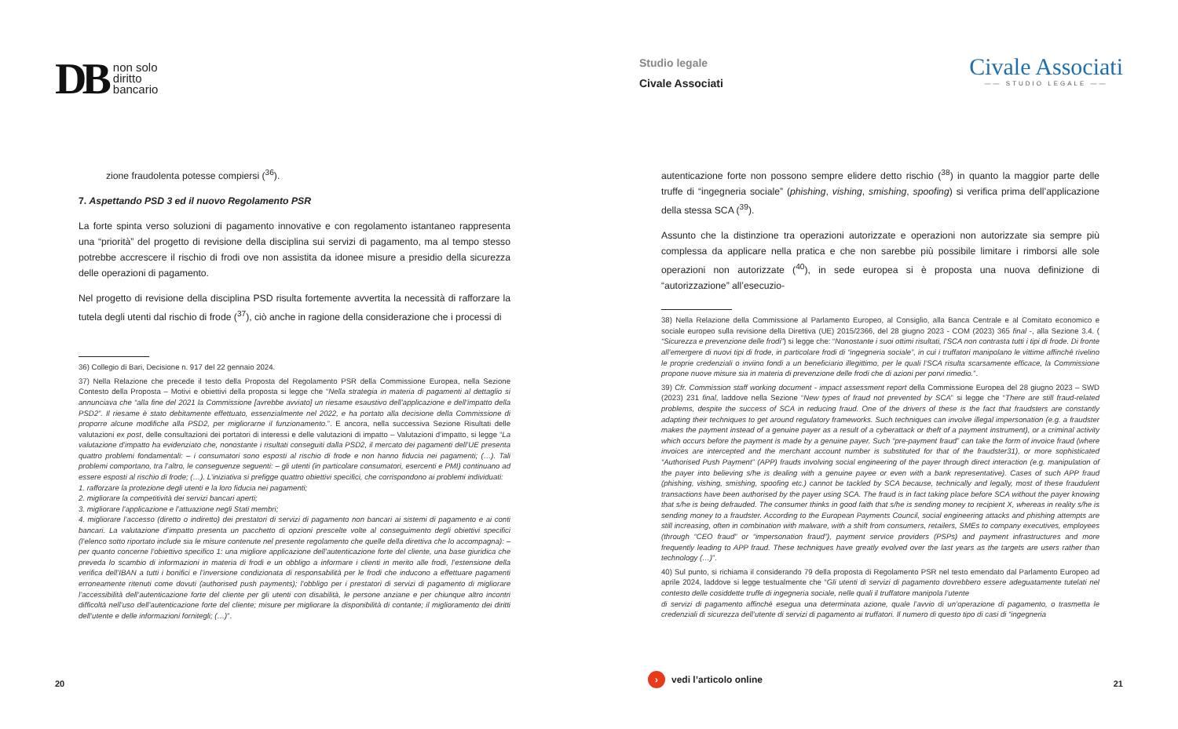DB non solo
diritto
bancario
zione fraudolenta potesse compiersi (<sup>36</sup>).
7. Aspettando PSD 3 ed il nuovo Regolamento PSR
La forte spinta verso soluzioni di pagamento innovative e con regolamento istantaneo rappresenta una “priorità” del progetto di revisione della disciplina sui servizi di pagamento, ma al tempo stesso potrebbe accrescere il rischio di frodi ove non assistita da idonee misure a presidio della sicurezza delle operazioni di pagamento.
Nel progetto di revisione della disciplina PSD risulta fortemente avvertita la necessità di rafforzare la tutela degli utenti dal rischio di frode (<sup>37</sup>), ciò anche in ragione della considerazione che i processi di
36) Collegio di Bari, Decisione n. 917 del 22 gennaio 2024.
37) Nella Relazione che precede il testo della Proposta del Regolamento PSR della Commissione Europea, nella Sezione Contesto della Proposta – Motivi e obiettivi della proposta si legge che “Nella strategia in materia di pagamenti al dettaglio si annunciava che “alla fine del 2021 la Commissione [avrebbe avviato] un riesame esaustivo dell’applicazione e dell’impatto della PSD2”. Il riesame è stato debitamente effettuato, essenzialmente nel 2022, e ha portato alla decisione della Commissione di proporre alcune modifiche alla PSD2, per migliorarne il funzionamento.”. E ancora, nella successiva Sezione Risultati delle valutazioni ex post, delle consultazioni dei portatori di interessi e delle valutazioni di impatto – Valutazioni d’impatto, si legge “La valutazione d’impatto ha evidenziato che, nonostante i risultati conseguiti dalla PSD2, il mercato dei pagamenti dell’UE presenta quattro problemi fondamentali: – i consumatori sono esposti al rischio di frode e non hanno fiducia nei pagamenti; (…). Tali problemi comportano, tra l’altro, le conseguenze seguenti: – gli utenti (in particolare consumatori, esercenti e PMI) continuano ad essere esposti al rischio di frode; (…). L’iniziativa si prefigge quattro obiettivi specifici, che corrispondono ai problemi individuati:
1. rafforzare la protezione degli utenti e la loro fiducia nei pagamenti;
2. migliorare la competitività dei servizi bancari aperti;
3. migliorare l’applicazione e l’attuazione negli Stati membri;
4. migliorare l’accesso (diretto o indiretto) dei prestatori di servizi di pagamento non bancari ai sistemi di pagamento e ai conti bancari. La valutazione d’impatto presenta un pacchetto di opzioni prescelte volte al conseguimento degli obiettivi specifici (l’elenco sotto riportato include sia le misure contenute nel presente regolamento che quelle della direttiva che lo accompagna): – per quanto concerne l’obiettivo specifico 1: una migliore applicazione dell’autenticazione forte del cliente, una base giuridica che preveda lo scambio di informazioni in materia di frodi e un obbligo a informare i clienti in merito alle frodi, l’estensione della verifica dell’IBAN a tutti i bonifici e l’inversione condizionata di responsabilità per le frodi che inducono a effettuare pagamenti erroneamente ritenuti come dovuti (authorised push payments); l’obbligo per i prestatori di servizi di pagamento di migliorare l’accessibilità dell’autenticazione forte del cliente per gli utenti con disabilità, le persone anziane e per chiunque altro incontri difficoltà nell’uso dell’autenticazione forte del cliente; misure per migliorare la disponibilità di contante; il miglioramento dei diritti dell’utente e delle informazioni fornitegli; (…)”.
20
Studio legale
Civale Associati
Civale Associati
—— STUDIO LEGALE ——
autenticazione forte non possono sempre elidere detto rischio (<sup>38</sup>) in quanto la maggior parte delle truffe di “ingegneria sociale” (phishing, vishing, smishing, spoofing) si verifica prima dell’applicazione della stessa SCA (<sup>39</sup>).
Assunto che la distinzione tra operazioni autorizzate e operazioni non autorizzate sia sempre più complessa da applicare nella pratica e che non sarebbe più possibile limitare i rimborsi alle sole operazioni non autorizzate (<sup>40</sup>), in sede europea si è proposta una nuova definizione di “autorizzazione” all’esecuzio-
38) Nella Relazione della Commissione al Parlamento Europeo, al Consiglio, alla Banca Centrale e al Comitato economico e sociale europeo sulla revisione della Direttiva (UE) 2015/2366, del 28 giugno 2023 - COM (2023) 365 final -, alla Sezione 3.4. ( “Sicurezza e prevenzione delle frodi”) si legge che: “Nonostante i suoi ottimi risultati, l’SCA non contrasta tutti i tipi di frode. Di fronte all’emergere di nuovi tipi di frode, in particolare frodi di “ingegneria sociale”, in cui i truffatori manipolano le vittime affinché rivelino le proprie credenziali o inviino fondi a un beneficiario illegittimo, per le quali l’SCA risulta scarsamente efficace, la Commissione propone nuove misure sia in materia di prevenzione delle frodi che di azioni per porvi rimedio.”.
39) Cfr. Commission staff working document - impact assessment report della Commissione Europea del 28 giugno 2023 – SWD (2023) 231 final, laddove nella Sezione “New types of fraud not prevented by SCA” si legge che “There are still fraud-related problems, despite the success of SCA in reducing fraud. One of the drivers of these is the fact that fraudsters are constantly adapting their techniques to get around regulatory frameworks. Such techniques can involve illegal impersonation (e.g. a fraudster makes the payment instead of a genuine payer as a result of a cyberattack or theft of a payment instrument), or a criminal activity which occurs before the payment is made by a genuine payer. Such “pre-payment fraud” can take the form of invoice fraud (where invoices are intercepted and the merchant account number is substituted for that of the fraudster31), or more sophisticated “Authorised Push Payment” (APP) frauds involving social engineering of the payer through direct interaction (e.g. manipulation of the payer into believing s/he is dealing with a genuine payee or even with a bank representative). Cases of such APP fraud (phishing, vishing, smishing, spoofing etc.) cannot be tackled by SCA because, technically and legally, most of these fraudulent transactions have been authorised by the payer using SCA. The fraud is in fact taking place before SCA without the payer knowing that s/he is being defrauded. The consumer thinks in good faith that s/he is sending money to recipient X, whereas in reality s/he is sending money to a fraudster. According to the European Payments Council, social engineering attacks and phishing attempts are still increasing, often in combination with malware, with a shift from consumers, retailers, SMEs to company executives, employees (through “CEO fraud” or “impersonation fraud”), payment service providers (PSPs) and payment infrastructures and more frequently leading to APP fraud. These techniques have greatly evolved over the last years as the targets are users rather than technology (…)”.
40) Sul punto, si richiama il considerando 79 della proposta di Regolamento PSR nel testo emendato dal Parlamento Europeo ad aprile 2024, laddove si legge testualmente che “Gli utenti di servizi di pagamento dovrebbero essere adeguatamente tutelati nel contesto delle cosiddette truffe di ingegneria sociale, nelle quali il truffatore manipola l’utente
di servizi di pagamento affinché esegua una determinata azione, quale l’avvio di un’operazione di pagamento, o trasmetta le credenziali di sicurezza dell’utente di servizi di pagamento ai truffatori. Il numero di questo tipo di casi di “ingegneria
› vedi l’articolo online 21